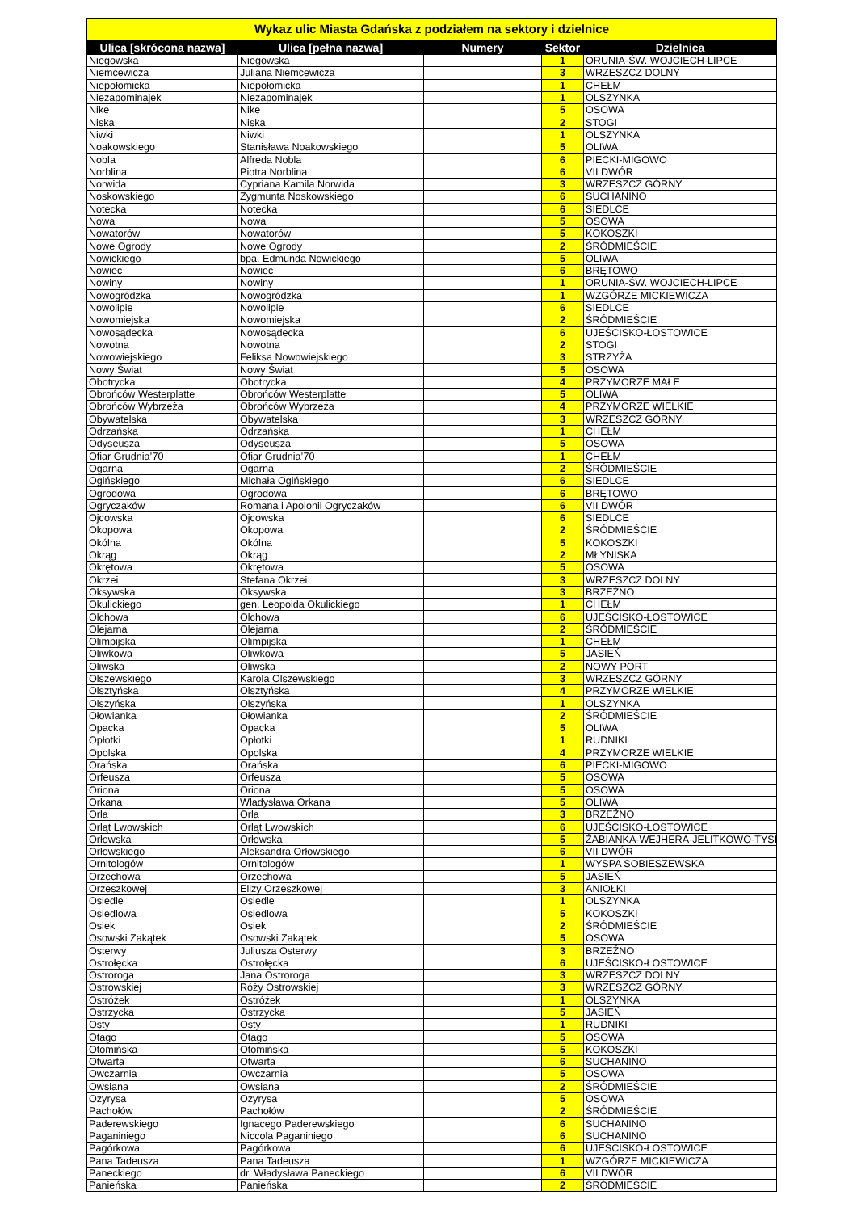| Wykaz ulic Miasta Gdańska z podziałem na sektory i dzielnice | | | | |
| Ulica [skrócona nazwa] | Ulica [pełna nazwa] | Numery | Sektor | Dzielnica |
| Niegowska | Niegowska | | 1 | ORUNIA-ŚW. WOJCIECH-LIPCE |
| Niemcewicza | Juliana Niemcewicza | | 3 | WRZESZCZ DOLNY |
| Niepołomicka | Niepołomicka | | 1 | CHEŁM |
| Niezapominajek | Niezapominajek | | 1 | OLSZYNKA |
| Nike | Nike | | 5 | OSOWA |
| Niska | Niska | | 2 | STOGI |
| Niwki | Niwki | | 1 | OLSZYNKA |
| Noakowskiego | Stanisława Noakowskiego | | 5 | OLIWA |
| Nobla | Alfreda Nobla | | 6 | PIECKI-MIGOWO |
| Norblina | Piotra Norblina | | 6 | VII DWÓR |
| Norwida | Cypriana Kamila Norwida | | 3 | WRZESZCZ GÓRNY |
| Noskowskiego | Zygmunta Noskowskiego | | 6 | SUCHANINO |
| Notecka | Notecka | | 6 | SIEDLCE |
| Nowa | Nowa | | 5 | OSOWA |
| Nowatorów | Nowatorów | | 5 | KOKOSZKI |
| Nowe Ogrody | Nowe Ogrody | | 2 | ŚRÓDMIEŚCIE |
| Nowickiego | bpa. Edmunda Nowickiego | | 5 | OLIWA |
| Nowiec | Nowiec | | 6 | BRĘTOWO |
| Nowiny | Nowiny | | 1 | ORUNIA-ŚW. WOJCIECH-LIPCE |
| Nowogródzka | Nowogródzka | | 1 | WZGÓRZE MICKIEWICZA |
| Nowolipie | Nowolipie | | 6 | SIEDLCE |
| Nowomiejska | Nowomiejska | | 2 | ŚRÓDMIEŚCIE |
| Nowosądecka | Nowosądecka | | 6 | UJEŚCISKO-ŁOSTOWICE |
| Nowotna | Nowotna | | 2 | STOGI |
| Nowowiejskiego | Feliksa Nowowiejskiego | | 3 | STRZYŻA |
| Nowy Świat | Nowy Świat | | 5 | OSOWA |
| Obotrycka | Obotrycka | | 4 | PRZYMORZE MAŁE |
| Obrońców Westerplatte | Obrońców Westerplatte | | 5 | OLIWA |
| Obrońców Wybrzeża | Obrońców Wybrzeża | | 4 | PRZYMORZE WIELKIE |
| Obywatelska | Obywatelska | | 3 | WRZESZCZ GÓRNY |
| Odrzańska | Odrzańska | | 1 | CHEŁM |
| Odyseusza | Odyseusza | | 5 | OSOWA |
| Ofiar Grudnia’70 | Ofiar Grudnia’70 | | 1 | CHEŁM |
| Ogarna | Ogarna | | 2 | ŚRÓDMIEŚCIE |
| Ogińskiego | Michała Ogińskiego | | 6 | SIEDLCE |
| Ogrodowa | Ogrodowa | | 6 | BRĘTOWO |
| Ogryczaków | Romana i Apolonii Ogryczaków | | 6 | VII DWÓR |
| Ojcowska | Ojcowska | | 6 | SIEDLCE |
| Okopowa | Okopowa | | 2 | ŚRÓDMIEŚCIE |
| Okólna | Okólna | | 5 | KOKOSZKI |
| Okrąg | Okrąg | | 2 | MŁYNISKA |
| Okrętowa | Okrętowa | | 5 | OSOWA |
| Okrzei | Stefana Okrzei | | 3 | WRZESZCZ DOLNY |
| Oksywska | Oksywska | | 3 | BRZEŹNO |
| Okulickiego | gen. Leopolda Okulickiego | | 1 | CHEŁM |
| Olchowa | Olchowa | | 6 | UJEŚCISKO-ŁOSTOWICE |
| Olejarna | Olejarna | | 2 | ŚRÓDMIEŚCIE |
| Olimpijska | Olimpijska | | 1 | CHEŁM |
| Oliwkowa | Oliwkowa | | 5 | JASIEŃ |
| Oliwska | Oliwska | | 2 | NOWY PORT |
| Olszewskiego | Karola Olszewskiego | | 3 | WRZESZCZ GÓRNY |
| Olsztyńska | Olsztyńska | | 4 | PRZYMORZE WIELKIE |
| Olszyńska | Olszyńska | | 1 | OLSZYNKA |
| Ołowianka | Ołowianka | | 2 | ŚRÓDMIEŚCIE |
| Opacka | Opacka | | 5 | OLIWA |
| Opłotki | Opłotki | | 1 | RUDNIKI |
| Opolska | Opolska | | 4 | PRZYMORZE WIELKIE |
| Orańska | Orańska | | 6 | PIECKI-MIGOWO |
| Orfeusza | Orfeusza | | 5 | OSOWA |
| Oriona | Oriona | | 5 | OSOWA |
| Orkana | Władysława Orkana | | 5 | OLIWA |
| Orla | Orla | | 3 | BRZEŹNO |
| Orląt Lwowskich | Orląt Lwowskich | | 6 | UJEŚCISKO-ŁOSTOWICE |
| Orłowska | Orłowska | | 5 | ŻABIANKA-WEJHERA-JELITKOWO-TYSIA |
| Orłowskiego | Aleksandra Orłowskiego | | 6 | VII DWÓR |
| Ornitologów | Ornitologów | | 1 | WYSPA SOBIESZEWSKA |
| Orzechowa | Orzechowa | | 5 | JASIEŃ |
| Orzeszkowej | Elizy Orzeszkowej | | 3 | ANIOŁKI |
| Osiedle | Osiedle | | 1 | OLSZYNKA |
| Osiedlowa | Osiedlowa | | 5 | KOKOSZKI |
| Osiek | Osiek | | 2 | ŚRÓDMIEŚCIE |
| Osowski Zakątek | Osowski Zakątek | | 5 | OSOWA |
| Osterwy | Juliusza Osterwy | | 3 | BRZEŹNO |
| Ostrołęcka | Ostrołęcka | | 6 | UJEŚCISKO-ŁOSTOWICE |
| Ostroroga | Jana Ostroroga | | 3 | WRZESZCZ DOLNY |
| Ostrowskiej | Róży Ostrowskiej | | 3 | WRZESZCZ GÓRNY |
| Ostróżek | Ostróżek | | 1 | OLSZYNKA |
| Ostrzycka | Ostrzycka | | 5 | JASIEŃ |
| Osty | Osty | | 1 | RUDNIKI |
| Otago | Otago | | 5 | OSOWA |
| Otomińska | Otomińska | | 5 | KOKOSZKI |
| Otwarta | Otwarta | | 6 | SUCHANINO |
| Owczarnia | Owczarnia | | 5 | OSOWA |
| Owsiana | Owsiana | | 2 | ŚRÓDMIEŚCIE |
| Ozyrysa | Ozyrysa | | 5 | OSOWA |
| Pachołów | Pachołów | | 2 | ŚRÓDMIEŚCIE |
| Paderewskiego | Ignacego Paderewskiego | | 6 | SUCHANINO |
| Paganiniego | Niccola Paganiniego | | 6 | SUCHANINO |
| Pagórkowa | Pagórkowa | | 6 | UJEŚCISKO-ŁOSTOWICE |
| Pana Tadeusza | Pana Tadeusza | | 1 | WZGÓRZE MICKIEWICZA |
| Paneckiego | dr. Władysława Paneckiego | | 6 | VII DWÓR |
| Panieńska | Panieńska | | 2 | ŚRÓDMIEŚCIE |